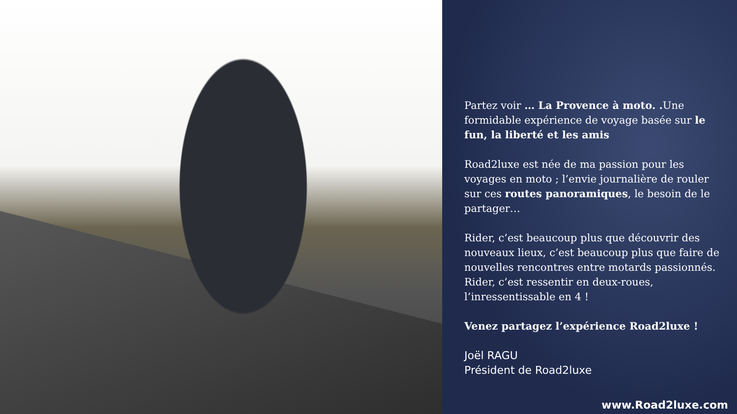Partez voir … La Provence à moto. . Une formidable expérience de voyage basée sur le fun, la liberté et les amis
Road2luxe est née de ma passion pour les voyages en moto ; l’envie journalière de rouler sur ces routes panoramiques, le besoin de le partager…
Rider, c’est beaucoup plus que découvrir des nouveaux lieux, c’est beaucoup plus que faire de nouvelles rencontres entre motards passionnés. Rider, c’est ressentir en deux-roues, l’inressentissable en 4 !
Venez partagez l’expérience Road2luxe !
Joël RAGU
Président de Road2luxe
www.Road2luxe.com